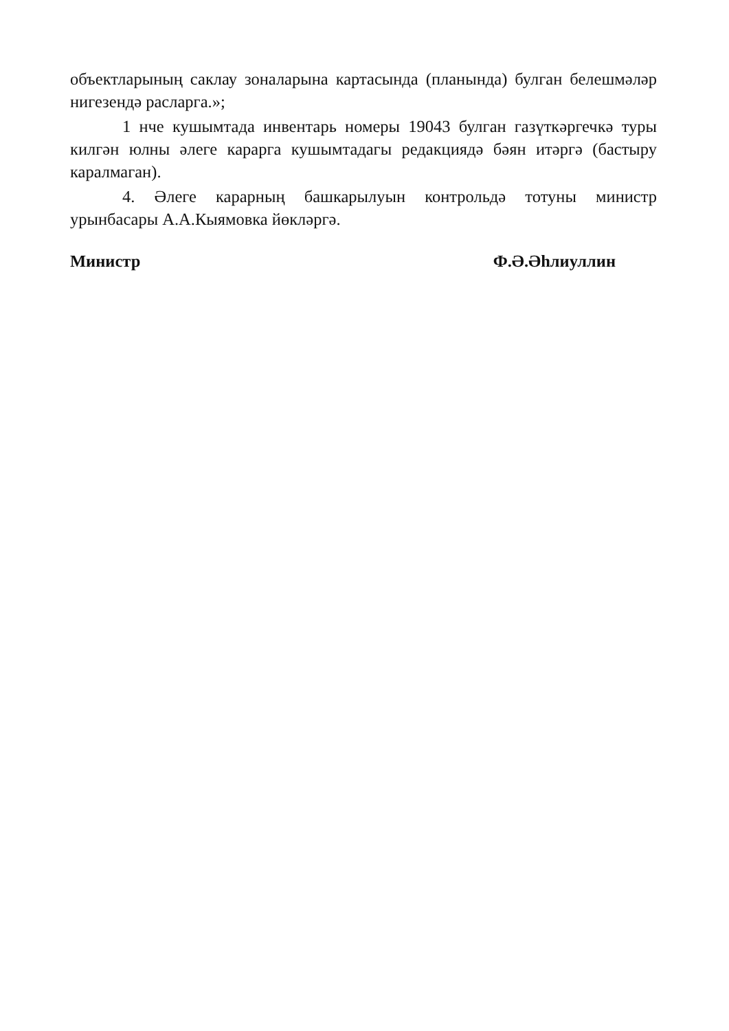объектларының саклау зоналарына картасында (планында) булган белешмәләр нигезендә расларга.»;
1 нче кушымтада инвентарь номеры 19043 булган газүткәргечкә туры килгән юлны әлеге карарга кушымтадагы редакциядә бәян итәргә (бастыру каралмаган).
4. Әлеге карарның башкарылуын контрольдә тотуны министр урынбасары А.А.Кыямовка йөкләргә.
Министр Ф.Ә.Әһлиуллин